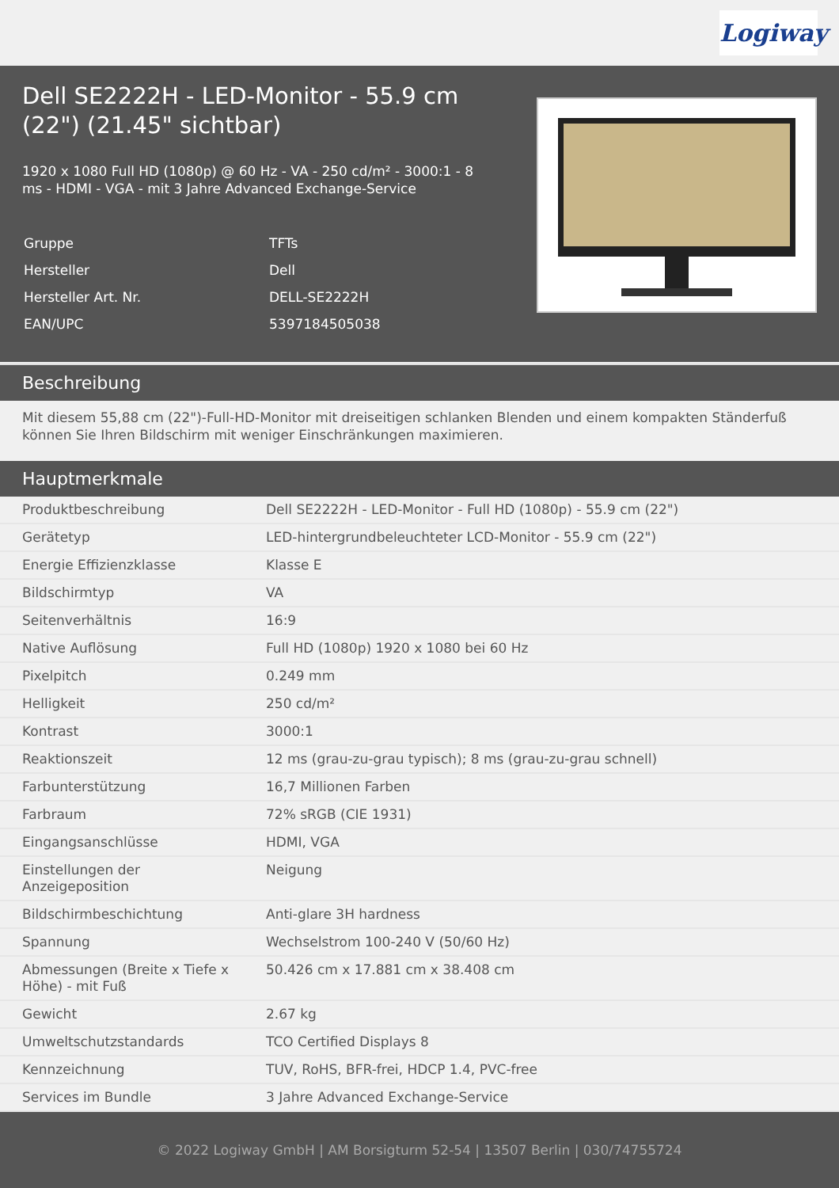Logiway
Dell SE2222H - LED-Monitor - 55.9 cm (22") (21.45" sichtbar)
1920 x 1080 Full HD (1080p) @ 60 Hz - VA - 250 cd/m² - 3000:1 - 8 ms - HDMI - VGA - mit 3 Jahre Advanced Exchange-Service
| Gruppe | TFTs |
| Hersteller | Dell |
| Hersteller Art. Nr. | DELL-SE2222H |
| EAN/UPC | 5397184505038 |
Beschreibung
Mit diesem 55,88 cm (22")-Full-HD-Monitor mit dreiseitigen schlanken Blenden und einem kompakten Ständerfuß können Sie Ihren Bildschirm mit weniger Einschränkungen maximieren.
Hauptmerkmale
| Produktbeschreibung | Dell SE2222H - LED-Monitor - Full HD (1080p) - 55.9 cm (22") |
| Gerätetyp | LED-hintergrundbeleuchteter LCD-Monitor - 55.9 cm (22") |
| Energie Effizienzklasse | Klasse E |
| Bildschirmtyp | VA |
| Seitenverhältnis | 16:9 |
| Native Auflösung | Full HD (1080p) 1920 x 1080 bei 60 Hz |
| Pixelpitch | 0.249 mm |
| Helligkeit | 250 cd/m² |
| Kontrast | 3000:1 |
| Reaktionszeit | 12 ms (grau-zu-grau typisch); 8 ms (grau-zu-grau schnell) |
| Farbunterstützung | 16,7 Millionen Farben |
| Farbraum | 72% sRGB (CIE 1931) |
| Eingangsanschlüsse | HDMI, VGA |
| Einstellungen der Anzeigeposition | Neigung |
| Bildschirmbeschichtung | Anti-glare 3H hardness |
| Spannung | Wechselstrom 100-240 V (50/60 Hz) |
| Abmessungen (Breite x Tiefe x Höhe) - mit Fuß | 50.426 cm x 17.881 cm x 38.408 cm |
| Gewicht | 2.67 kg |
| Umweltschutzstandards | TCO Certified Displays 8 |
| Kennzeichnung | TUV, RoHS, BFR-frei, HDCP 1.4, PVC-free |
| Services im Bundle | 3 Jahre Advanced Exchange-Service |
© 2022 Logiway GmbH | AM Borsigturm 52-54 | 13507 Berlin | 030/74755724